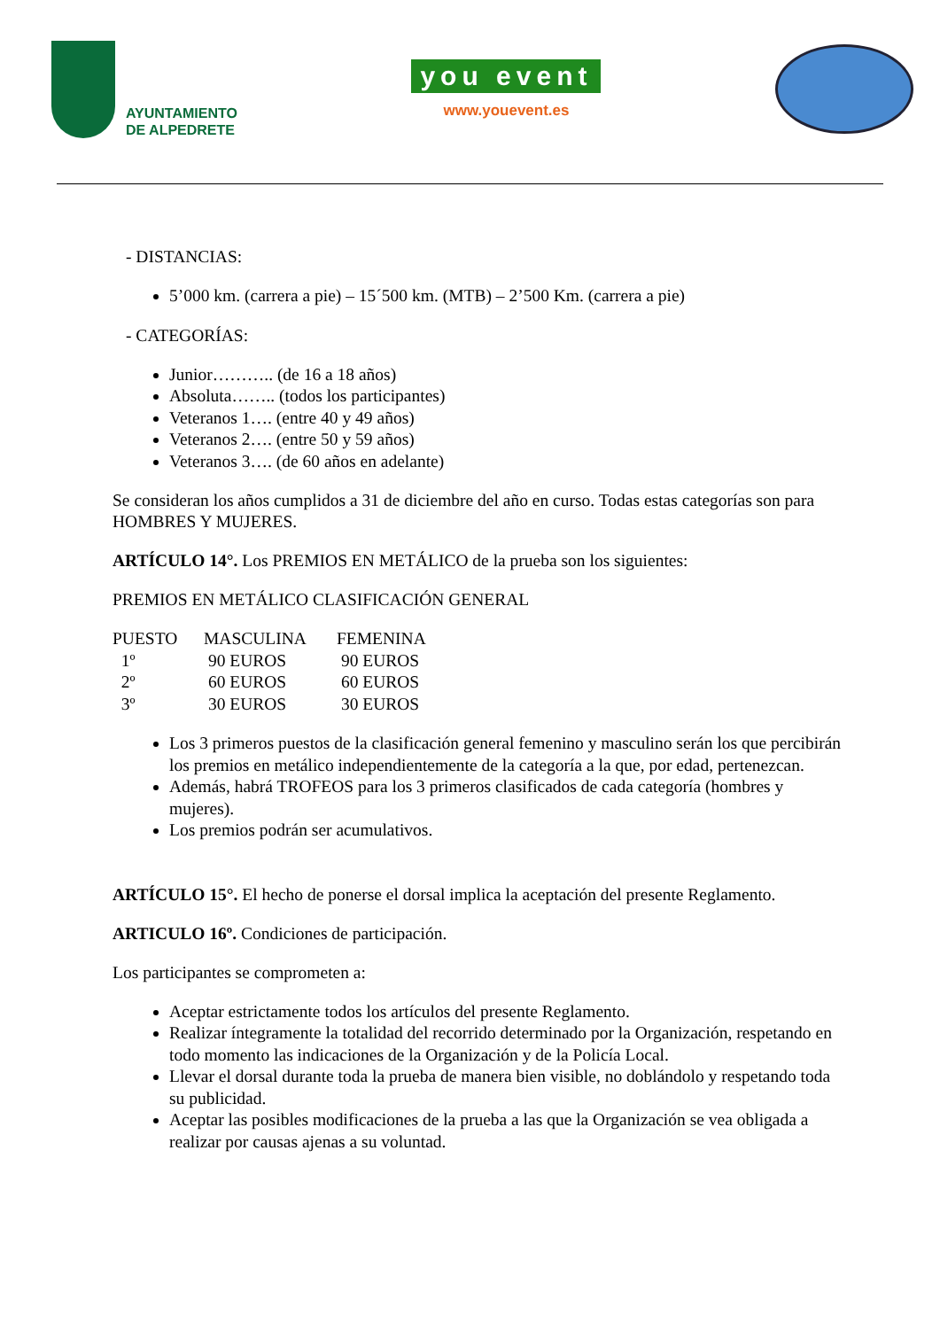AYUNTAMIENTO
DE ALPEDRETE
you event
www.youevent.es
- DISTANCIAS:
5’000 km. (carrera a pie) – 15´500 km. (MTB) – 2’500 Km. (carrera a pie)
- CATEGORÍAS:
Junior……….. (de 16 a 18 años)
Absoluta…….. (todos los participantes)
Veteranos 1…. (entre 40 y 49 años)
Veteranos 2…. (entre 50 y 59 años)
Veteranos 3…. (de 60 años en adelante)
Se consideran los años cumplidos a 31 de diciembre del año en curso. Todas estas categorías son para HOMBRES Y MUJERES.
ARTÍCULO 14°. Los PREMIOS EN METÁLICO de la prueba son los siguientes:
PREMIOS EN METÁLICO CLASIFICACIÓN GENERAL
| PUESTO | MASCULINA | FEMENINA |
| --- | --- | --- |
| 1º | 90 EUROS | 90 EUROS |
| 2º | 60 EUROS | 60 EUROS |
| 3º | 30 EUROS | 30 EUROS |
Los 3 primeros puestos de la clasificación general femenino y masculino serán los que percibirán los premios en metálico independientemente de la categoría a la que, por edad, pertenezcan.
Además, habrá TROFEOS para los 3 primeros clasificados de cada categoría (hombres y mujeres).
Los premios podrán ser acumulativos.
ARTÍCULO 15°. El hecho de ponerse el dorsal implica la aceptación del presente Reglamento.
ARTICULO 16º. Condiciones de participación.
Los participantes se comprometen a:
Aceptar estrictamente todos los artículos del presente Reglamento.
Realizar íntegramente la totalidad del recorrido determinado por la Organización, respetando en todo momento las indicaciones de la Organización y de la Policía Local.
Llevar el dorsal durante toda la prueba de manera bien visible, no doblándolo y respetando toda su publicidad.
Aceptar las posibles modificaciones de la prueba a las que la Organización se vea obligada a realizar por causas ajenas a su voluntad.